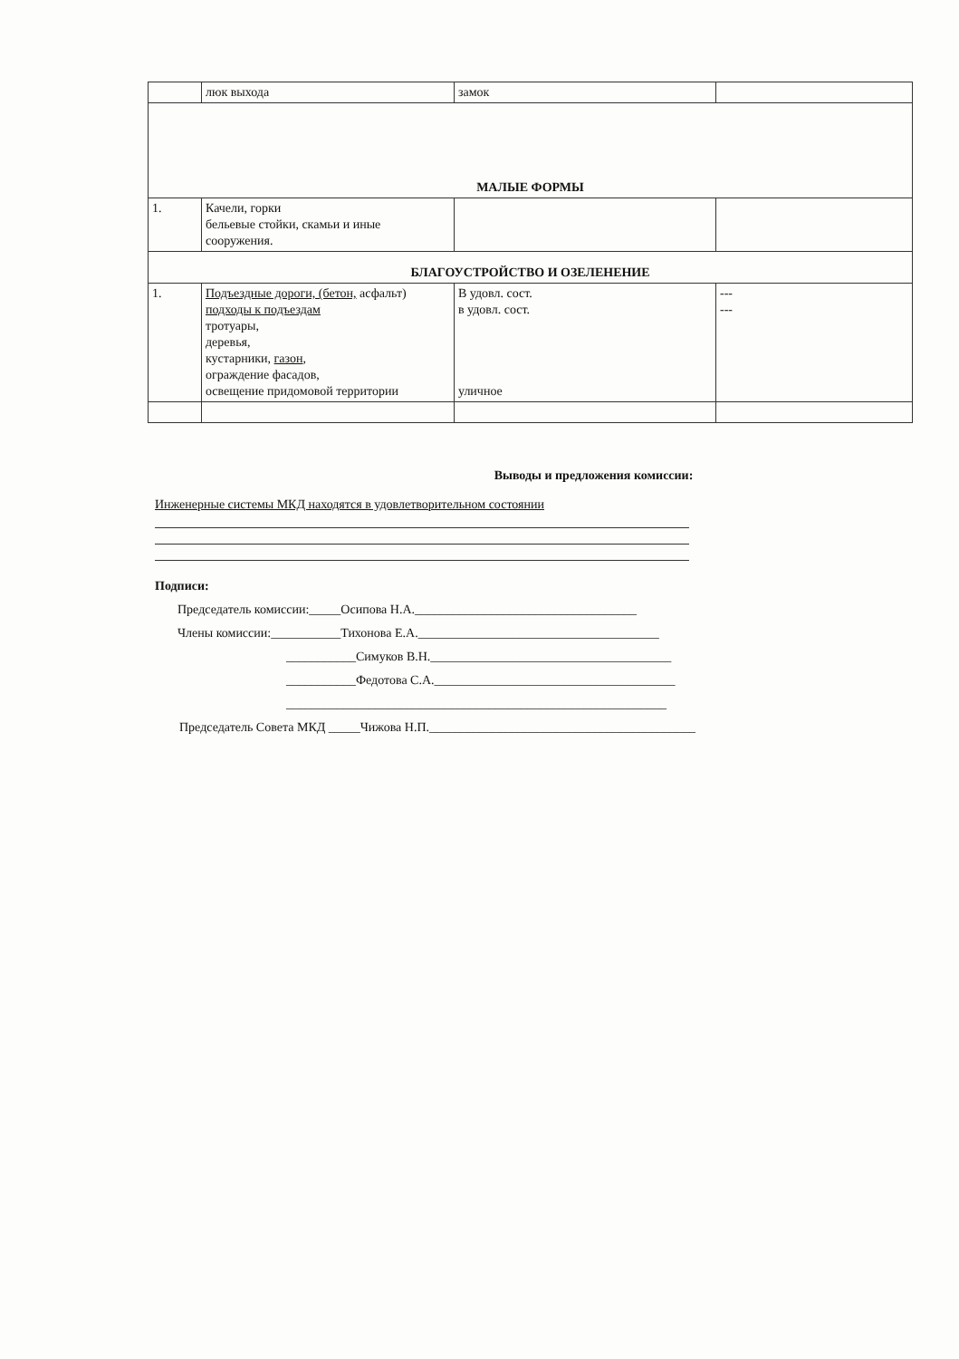| | люк выхода | замок | |
| МАЛЫЕ ФОРМЫ | | | |
| 1. | Качели, горки бельевые стойки, скамьи и иные сооружения. | | |
| БЛАГОУСТРОЙСТВО И ОЗЕЛЕНЕНИЕ | | | |
| 1. | Подъездные дороги, (бетон, асфальт) подходы к подъездам тротуары, деревья, кустарники, газон , ограждение фасадов, освещение придомовой территории | В удовл. сост. в удовл. сост. уличное | --- --- |
Выводы и предложения комиссии:
Инженерные системы МКД находятся в удовлетворительном состоянии
Подписи:
Председатель комиссии:_____Осипова Н.А.___________________________________
Члены комиссии:___________Тихонова Е.А.______________________________________
___________Симуков В.Н.______________________________________
___________Федотова С.А.______________________________________
____________________________________________________________
Председатель Совета МКД _____Чижова Н.П.__________________________________________